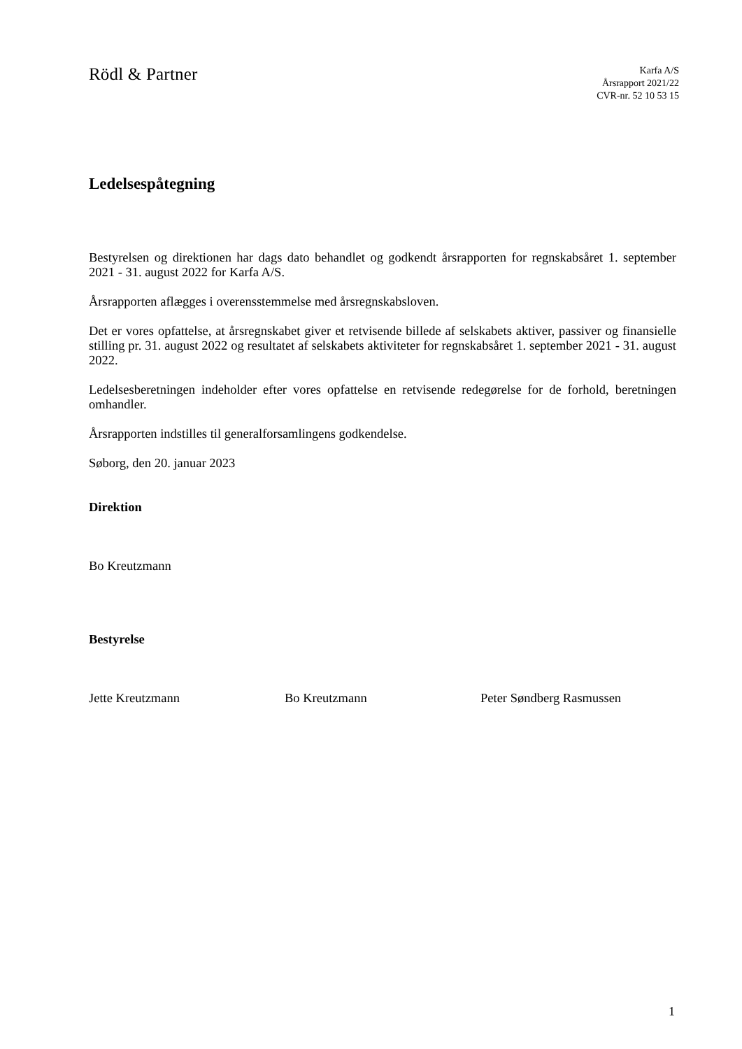Rödl & Partner
Karfa A/S
Årsrapport 2021/22
CVR-nr. 52 10 53 15
Ledelsespåtegning
Bestyrelsen og direktionen har dags dato behandlet og godkendt årsrapporten for regnskabsåret 1. september 2021 - 31. august 2022 for Karfa A/S.
Årsrapporten aflægges i overensstemmelse med årsregnskabsloven.
Det er vores opfattelse, at årsregnskabet giver et retvisende billede af selskabets aktiver, passiver og finansielle stilling pr. 31. august 2022 og resultatet af selskabets aktiviteter for regnskabsåret 1. september 2021 - 31. august 2022.
Ledelsesberetningen indeholder efter vores opfattelse en retvisende redegørelse for de forhold, beretningen omhandler.
Årsrapporten indstilles til generalforsamlingens godkendelse.
Søborg, den 20. januar 2023
Direktion
Bo Kreutzmann
Bestyrelse
Jette Kreutzmann Bo Kreutzmann Peter Søndberg Rasmussen
1